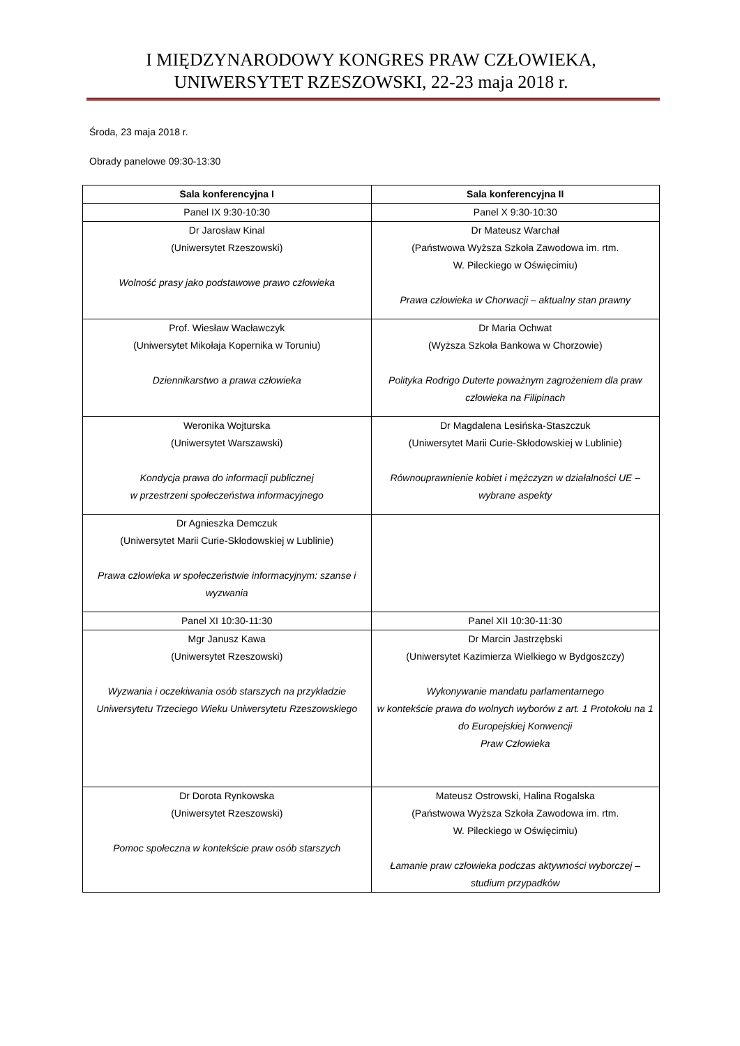I MIĘDZYNARODOWY KONGRES PRAW CZŁOWIEKA,
UNIWERSYTET RZESZOWSKI, 22-23 maja 2018 r.
Środa, 23 maja 2018 r.
Obrady panelowe 09:30-13:30
| Sala konferencyjna I | Sala konferencyjna II |
| --- | --- |
| Panel IX 9:30-10:30 | Panel X 9:30-10:30 |
| Dr Jarosław Kinal (Uniwersytet Rzeszowski) Wolność prasy jako podstawowe prawo człowieka | Dr Mateusz Warchał (Państwowa Wyższa Szkoła Zawodowa im. rtm. W. Pileckiego w Oświęcimiu) Prawa człowieka w Chorwacji – aktualny stan prawny |
| Prof. Wiesław Wacławczyk (Uniwersytet Mikołaja Kopernika w Toruniu) Dziennikarstwo a prawa człowieka | Dr Maria Ochwat (Wyższa Szkoła Bankowa w Chorzowie) Polityka Rodrigo Duterte poważnym zagrożeniem dla praw człowieka na Filipinach |
| Weronika Wojturska (Uniwersytet Warszawski) Kondycja prawa do informacji publicznej w przestrzeni społeczeństwa informacyjnego | Dr Magdalena Lesińska-Staszczuk (Uniwersytet Marii Curie-Skłodowskiej w Lublinie) Równouprawnienie kobiet i mężczyzn w działalności UE – wybrane aspekty |
| Dr Agnieszka Demczuk (Uniwersytet Marii Curie-Skłodowskiej w Lublinie) Prawa człowieka w społeczeństwie informacyjnym: szanse i wyzwania | |
| Panel XI 10:30-11:30 | Panel XII 10:30-11:30 |
| Mgr Janusz Kawa (Uniwersytet Rzeszowski) Wyzwania i oczekiwania osób starszych na przykładzie Uniwersytetu Trzeciego Wieku Uniwersytetu Rzeszowskiego | Dr Marcin Jastrzębski (Uniwersytet Kazimierza Wielkiego w Bydgoszczy) Wykonywanie mandatu parlamentarnego w kontekście prawa do wolnych wyborów z art. 1 Protokołu na 1 do Europejskiej Konwencji Praw Człowieka |
| Dr Dorota Rynkowska (Uniwersytet Rzeszowski) Pomoc społeczna w kontekście praw osób starszych | Mateusz Ostrowski, Halina Rogalska (Państwowa Wyższa Szkoła Zawodowa im. rtm. W. Pileckiego w Oświęcimiu) Łamanie praw człowieka podczas aktywności wyborczej – studium przypadków |